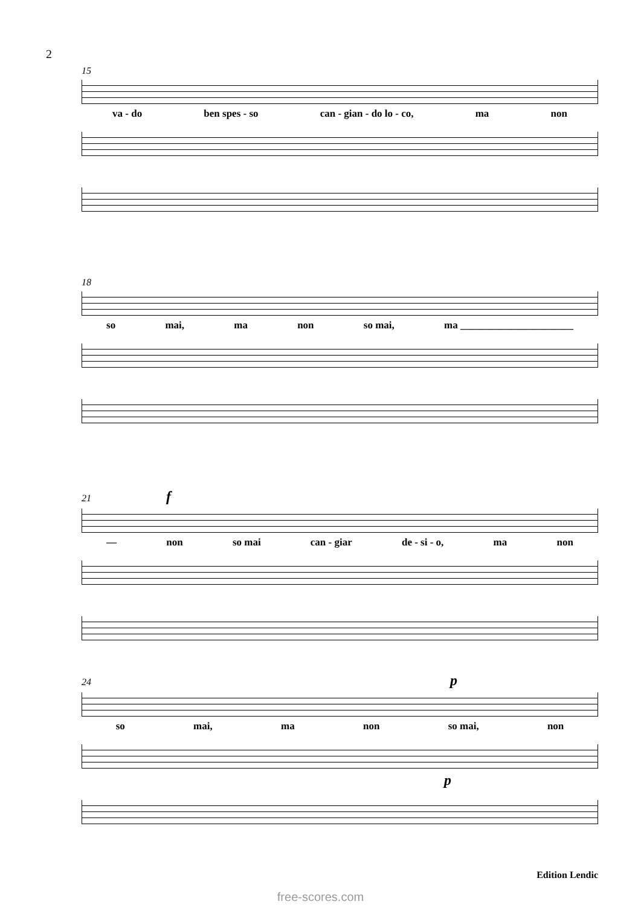2
15
va - do ben spes - so can - gian - do lo - co, ma non
18
so mai, ma non so mai, ma ______________________
21 f
— non so mai can - giar de - si - o, ma non
24 p
so mai, ma non so mai, non
p
Edition Lendic
free-scores.com